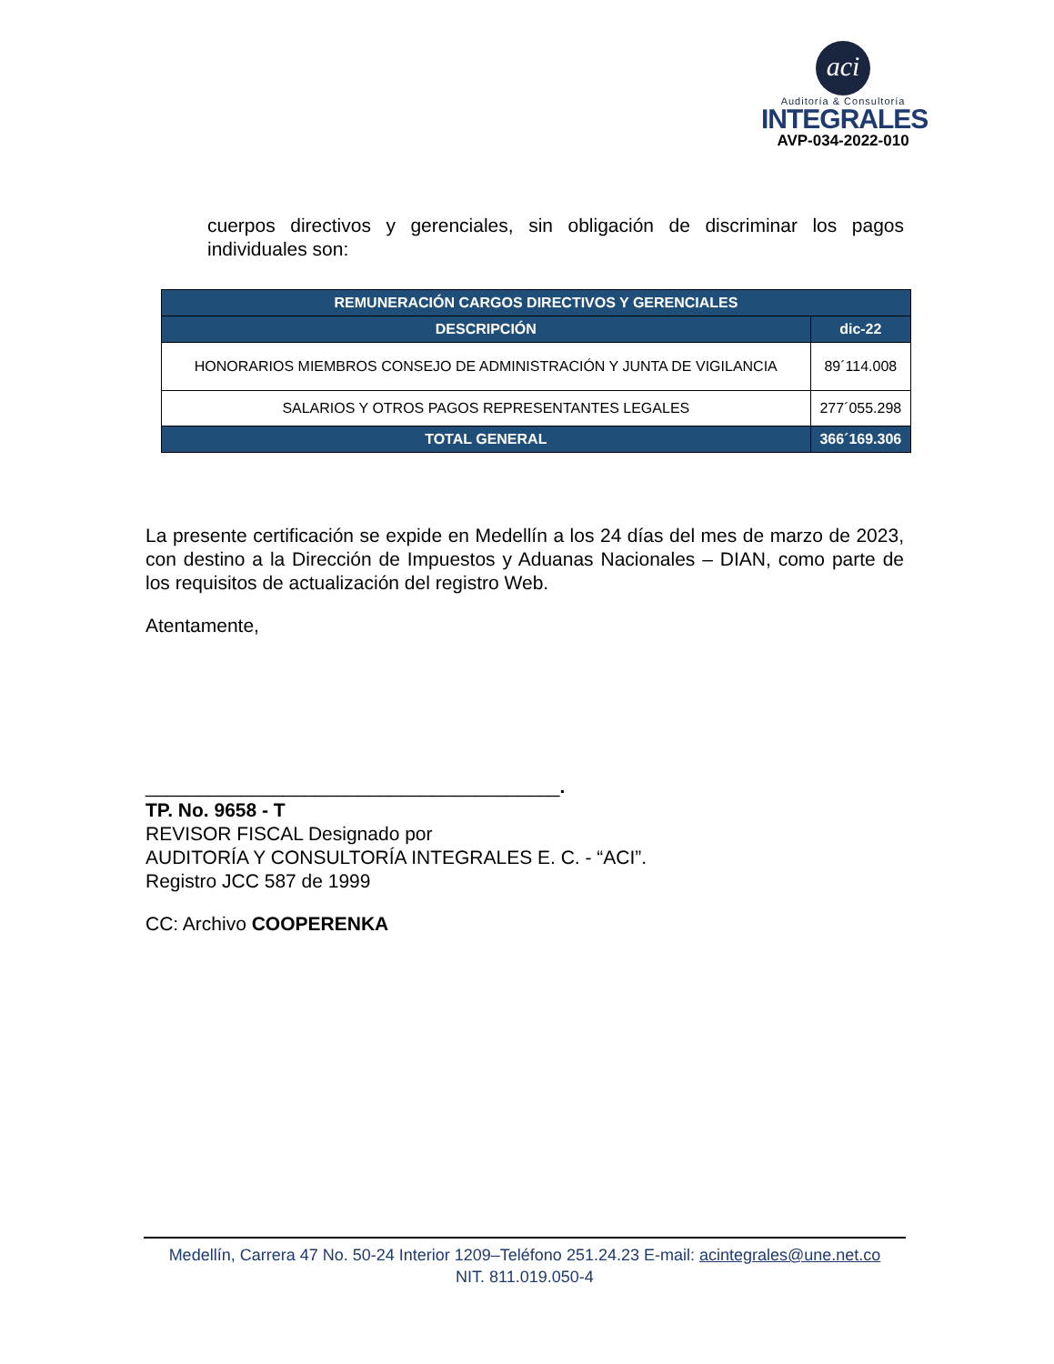aci
Auditoría & Consultoría
INTEGRALES
AVP-034-2022-010
cuerpos directivos y gerenciales, sin obligación de discriminar los pagos individuales son:
| REMUNERACIÓN CARGOS DIRECTIVOS Y GERENCIALES | |
| --- | --- |
| DESCRIPCIÓN | dic-22 |
| HONORARIOS MIEMBROS CONSEJO DE ADMINISTRACIÓN Y JUNTA DE VIGILANCIA | 89´114.008 |
| SALARIOS Y OTROS PAGOS REPRESENTANTES LEGALES | 277´055.298 |
| TOTAL GENERAL | 366´169.306 |
La presente certificación se expide en Medellín a los 24 días del mes de marzo de 2023, con destino a la Dirección de Impuestos y Aduanas Nacionales – DIAN, como parte de los requisitos de actualización del registro Web.
Atentamente,
_______________________________________.
TP. No. 9658 - T
REVISOR FISCAL Designado por
AUDITORÍA Y CONSULTORÍA INTEGRALES E. C. - “ACI”.
Registro JCC 587 de 1999
CC: Archivo COOPERENKA
Medellín, Carrera 47 No. 50-24 Interior 1209–Teléfono 251.24.23 E-mail: acintegrales@une.net.co
NIT. 811.019.050-4